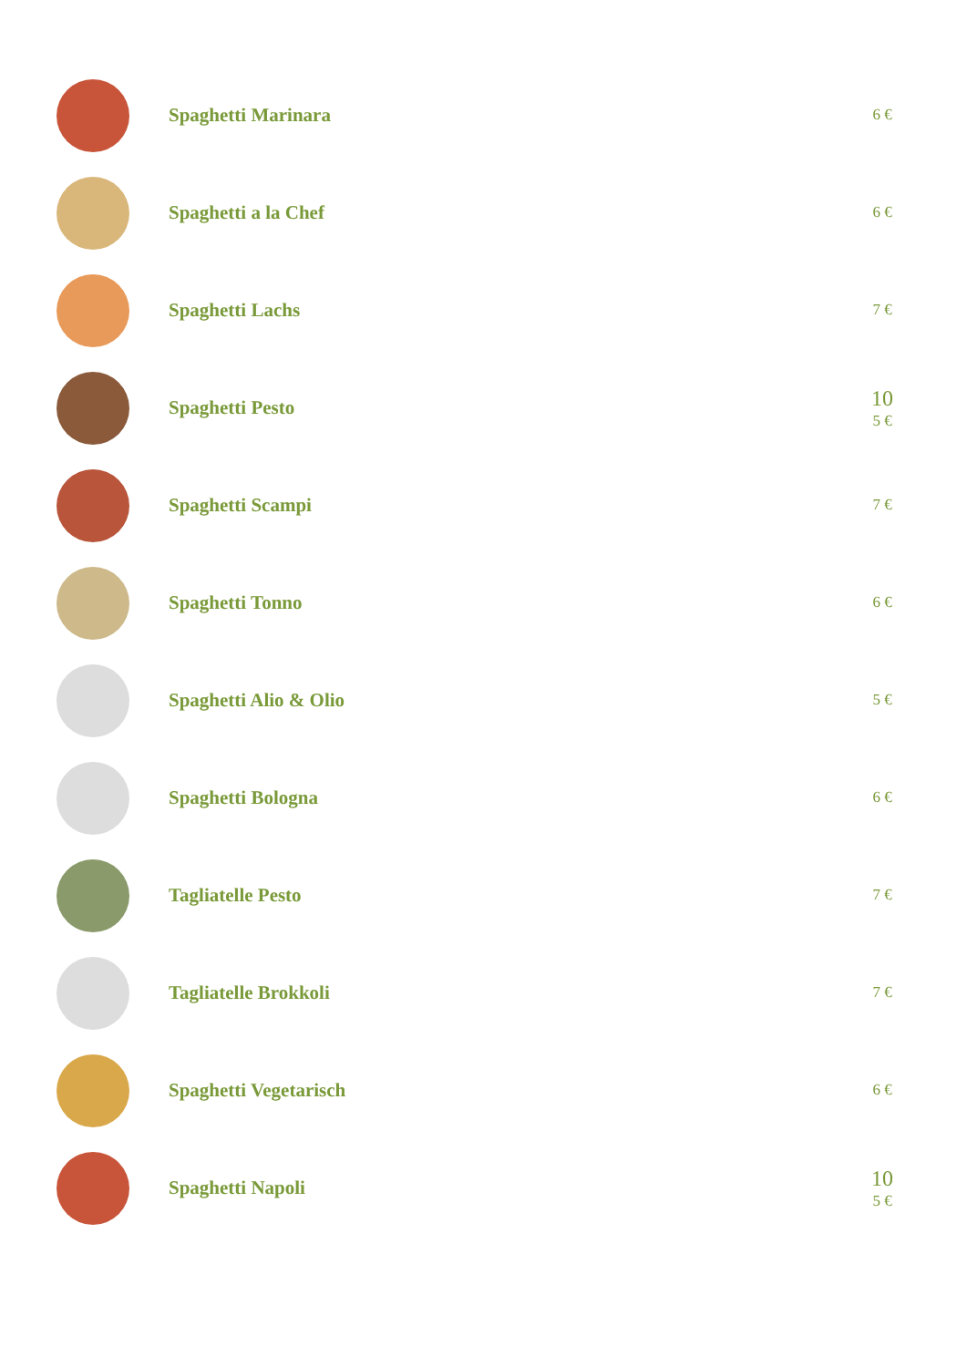Spaghetti Marinara
6 €
Spaghetti a la Chef
6 €
Spaghetti Lachs
7 €
Spaghetti Pesto
10
5 €
Spaghetti Scampi
7 €
Spaghetti Tonno
6 €
Spaghetti Alio & Olio
5 €
Spaghetti Bologna
6 €
Tagliatelle Pesto
7 €
Tagliatelle Brokkoli
7 €
Spaghetti Vegetarisch
6 €
Spaghetti Napoli
10
5 €